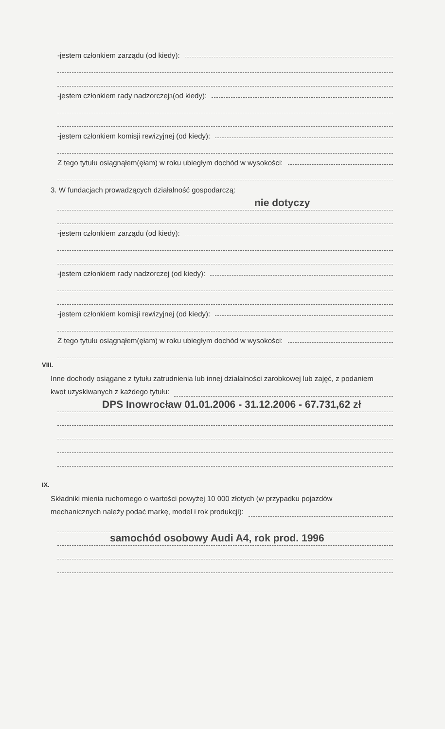-jestem członkiem zarządu (od kiedy):
-jestem członkiem rady nadzorczej<sup>3</sup> (od kiedy):
-jestem członkiem komisji rewizyjnej (od kiedy):
Z tego tytułu osiągnąłem(ęłam) w roku ubiegłym dochód w wysokości:
3. W fundacjach prowadzących działalność gospodarczą:
nie dotyczy
-jestem członkiem zarządu (od kiedy):
-jestem członkiem rady nadzorczej (od kiedy):
-jestem członkiem komisji rewizyjnej (od kiedy):
Z tego tytułu osiągnąłem(ęłam) w roku ubiegłym dochód w wysokości:
VIII.
Inne dochody osiągane z tytułu zatrudnienia lub innej działalności zarobkowej lub zajęć, z podaniem
kwot uzyskiwanych z każdego tytułu:
DPS Inowrocław 01.01.2006 - 31.12.2006 - 67.731,62 zł
IX.
Składniki mienia ruchomego o wartości powyżej 10 000 złotych (w przypadku pojazdów
mechanicznych należy podać markę, model i rok produkcji):
samochód osobowy Audi A4, rok prod. 1996